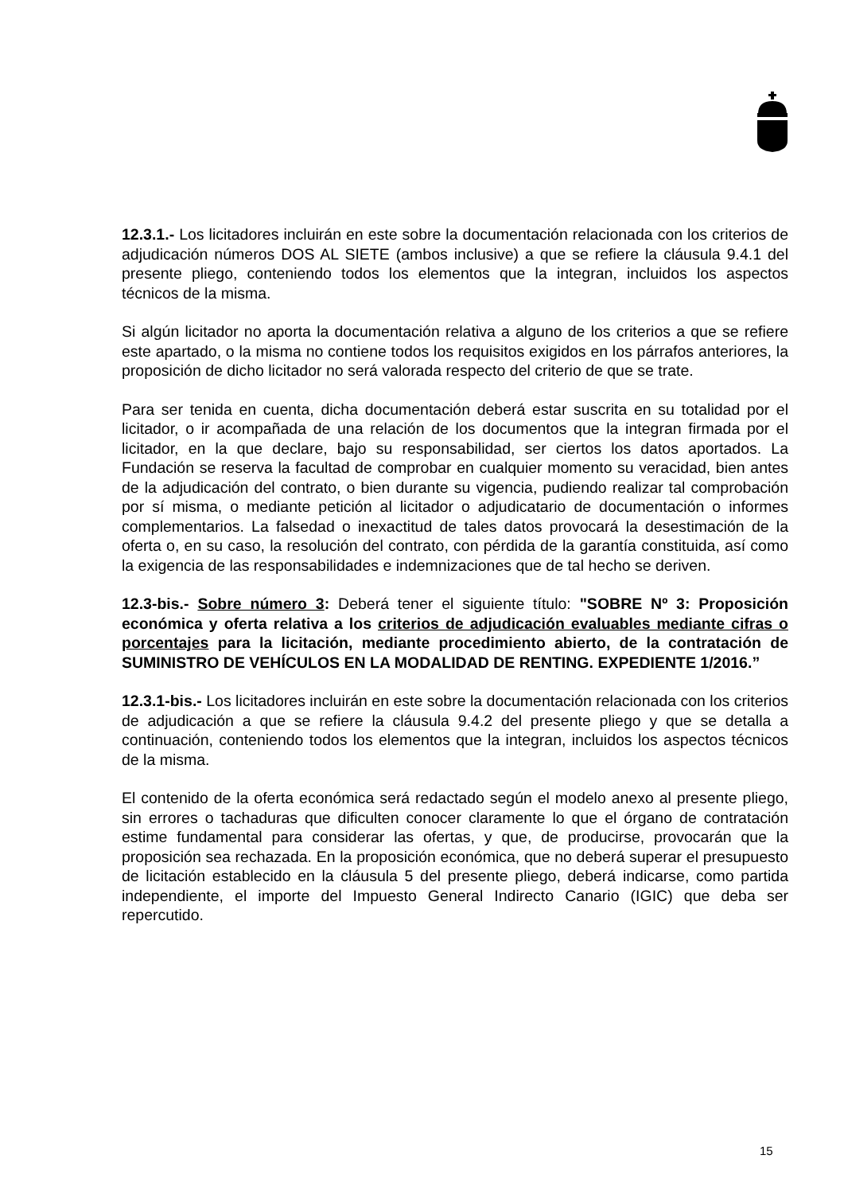12.3.1.- Los licitadores incluirán en este sobre la documentación relacionada con los criterios de adjudicación números DOS AL SIETE (ambos inclusive) a que se refiere la cláusula 9.4.1 del presente pliego, conteniendo todos los elementos que la integran, incluidos los aspectos técnicos de la misma.
Si algún licitador no aporta la documentación relativa a alguno de los criterios a que se refiere este apartado, o la misma no contiene todos los requisitos exigidos en los párrafos anteriores, la proposición de dicho licitador no será valorada respecto del criterio de que se trate.
Para ser tenida en cuenta, dicha documentación deberá estar suscrita en su totalidad por el licitador, o ir acompañada de una relación de los documentos que la integran firmada por el licitador, en la que declare, bajo su responsabilidad, ser ciertos los datos aportados. La Fundación se reserva la facultad de comprobar en cualquier momento su veracidad, bien antes de la adjudicación del contrato, o bien durante su vigencia, pudiendo realizar tal comprobación por sí misma, o mediante petición al licitador o adjudicatario de documentación o informes complementarios. La falsedad o inexactitud de tales datos provocará la desestimación de la oferta o, en su caso, la resolución del contrato, con pérdida de la garantía constituida, así como la exigencia de las responsabilidades e indemnizaciones que de tal hecho se deriven.
12.3-bis.- Sobre número 3: Deberá tener el siguiente título: "SOBRE Nº 3: Proposición económica y oferta relativa a los criterios de adjudicación evaluables mediante cifras o porcentajes para la licitación, mediante procedimiento abierto, de la contratación de SUMINISTRO DE VEHÍCULOS EN LA MODALIDAD DE RENTING. EXPEDIENTE 1/2016.”
12.3.1-bis.- Los licitadores incluirán en este sobre la documentación relacionada con los criterios de adjudicación a que se refiere la cláusula 9.4.2 del presente pliego y que se detalla a continuación, conteniendo todos los elementos que la integran, incluidos los aspectos técnicos de la misma.
El contenido de la oferta económica será redactado según el modelo anexo al presente pliego, sin errores o tachaduras que dificulten conocer claramente lo que el órgano de contratación estime fundamental para considerar las ofertas, y que, de producirse, provocarán que la proposición sea rechazada. En la proposición económica, que no deberá superar el presupuesto de licitación establecido en la cláusula 5 del presente pliego, deberá indicarse, como partida independiente, el importe del Impuesto General Indirecto Canario (IGIC) que deba ser repercutido.
15